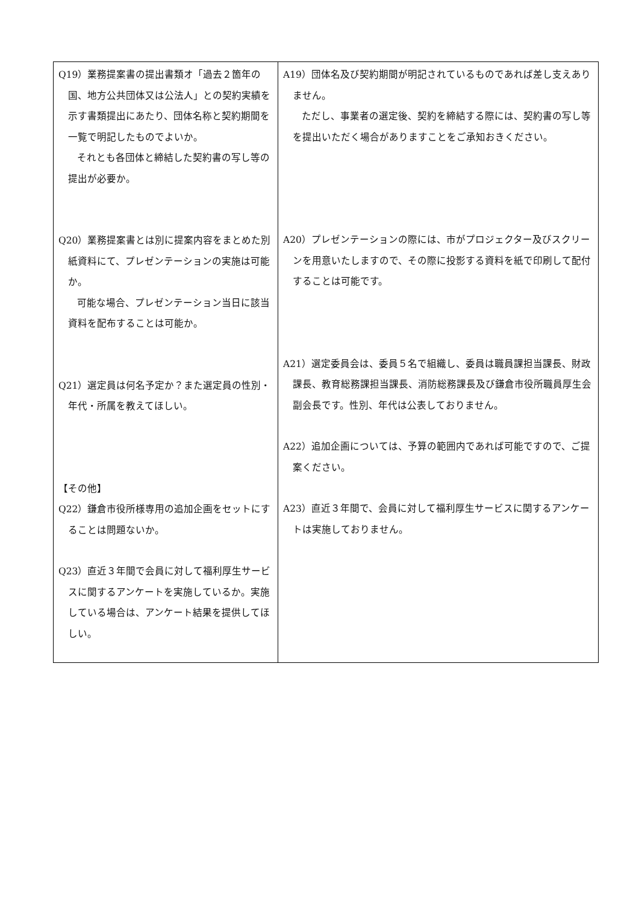| Q19）業務提案書の提出書類オ「過去２箇年の国、地方公共団体又は公法人」との契約実績を示す書類提出にあたり、団体名称と契約期間を一覧で明記したものでよいか。 それとも各団体と締結した契約書の写し等の提出が必要か。 Q20）業務提案書とは別に提案内容をまとめた別紙資料にて、プレゼンテーションの実施は可能か。 可能な場合、プレゼンテーション当日に該当資料を配布することは可能か。 Q21）選定員は何名予定か？また選定員の性別・年代・所属を教えてほしい。 【その他】 Q22）鎌倉市役所様専用の追加企画をセットにすることは問題ないか。 Q23）直近３年間で会員に対して福利厚生サービスに関するアンケートを実施しているか。実施している場合は、アンケート結果を提供してほしい。 | A19）団体名及び契約期間が明記されているものであれば差し支えありません。 ただし、事業者の選定後、契約を締結する際には、契約書の写し等を提出いただく場合がありますことをご承知おきください。 A20）プレゼンテーションの際には、市がプロジェクター及びスクリーンを用意いたしますので、その際に投影する資料を紙で印刷して配付することは可能です。 A21）選定委員会は、委員５名で組織し、委員は職員課担当課長、財政課長、教育総務課担当課長、消防総務課長及び鎌倉市役所職員厚生会副会長です。性別、年代は公表しておりません。 A22）追加企画については、予算の範囲内であれば可能ですので、ご提案ください。 A23）直近３年間で、会員に対して福利厚生サービスに関するアンケートは実施しておりません。 |